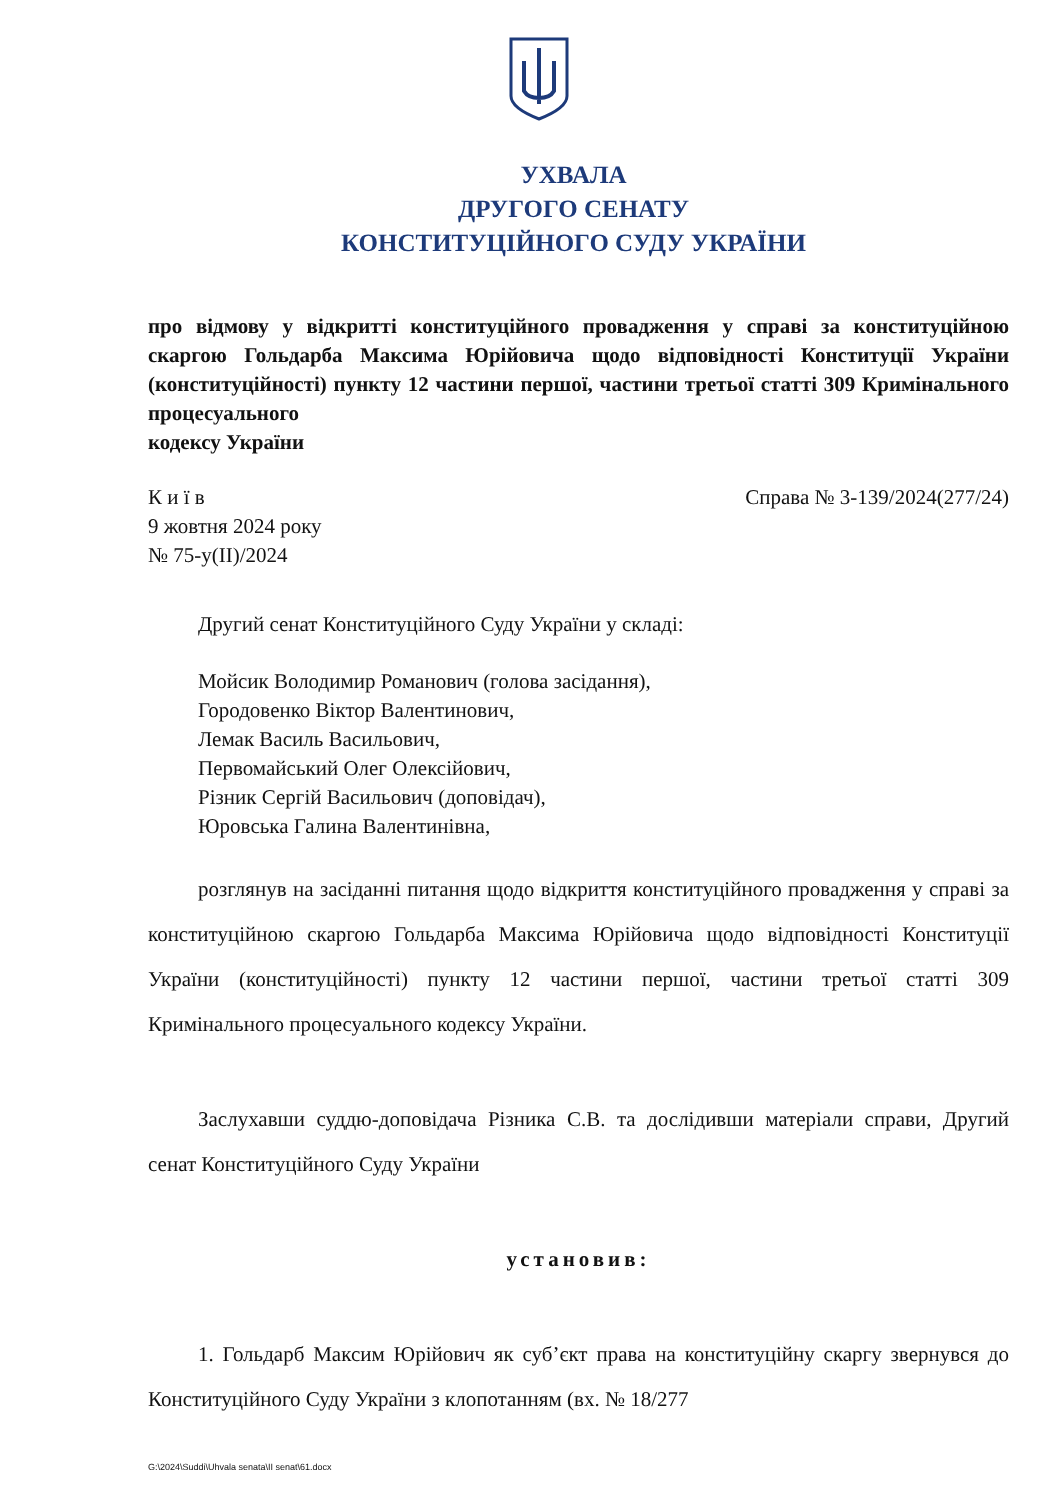УХВАЛА
ДРУГОГО СЕНАТУ
КОНСТИТУЦІЙНОГО СУДУ УКРАЇНИ
про відмову у відкритті конституційного провадження у справі за конституційною скаргою Гольдарба Максима Юрійовича щодо відповідності Конституції України (конституційності) пункту 12 частини першої, частини третьої статті 309 Кримінального процесуального
кодексу України
К и ї в
9 жовтня 2024 року
№ 75-у(ІІ)/2024
Справа № 3-139/2024(277/24)
Другий сенат Конституційного Суду України у складі:
Мойсик Володимир Романович (голова засідання),
Городовенко Віктор Валентинович,
Лемак Василь Васильович,
Первомайський Олег Олексійович,
Різник Сергій Васильович (доповідач),
Юровська Галина Валентинівна,
розглянув на засіданні питання щодо відкриття конституційного провадження у справі за конституційною скаргою Гольдарба Максима Юрійовича щодо відповідності Конституції України (конституційності) пункту 12 частини першої, частини третьої статті 309 Кримінального процесуального кодексу України.
Заслухавши суддю-доповідача Різника С.В. та дослідивши матеріали справи, Другий сенат Конституційного Суду України
установив:
1. Гольдарб Максим Юрійович як суб’єкт права на конституційну скаргу звернувся до Конституційного Суду України з клопотанням (вх. № 18/277
G:\2024\Suddi\Uhvala senata\II senat\61.docx